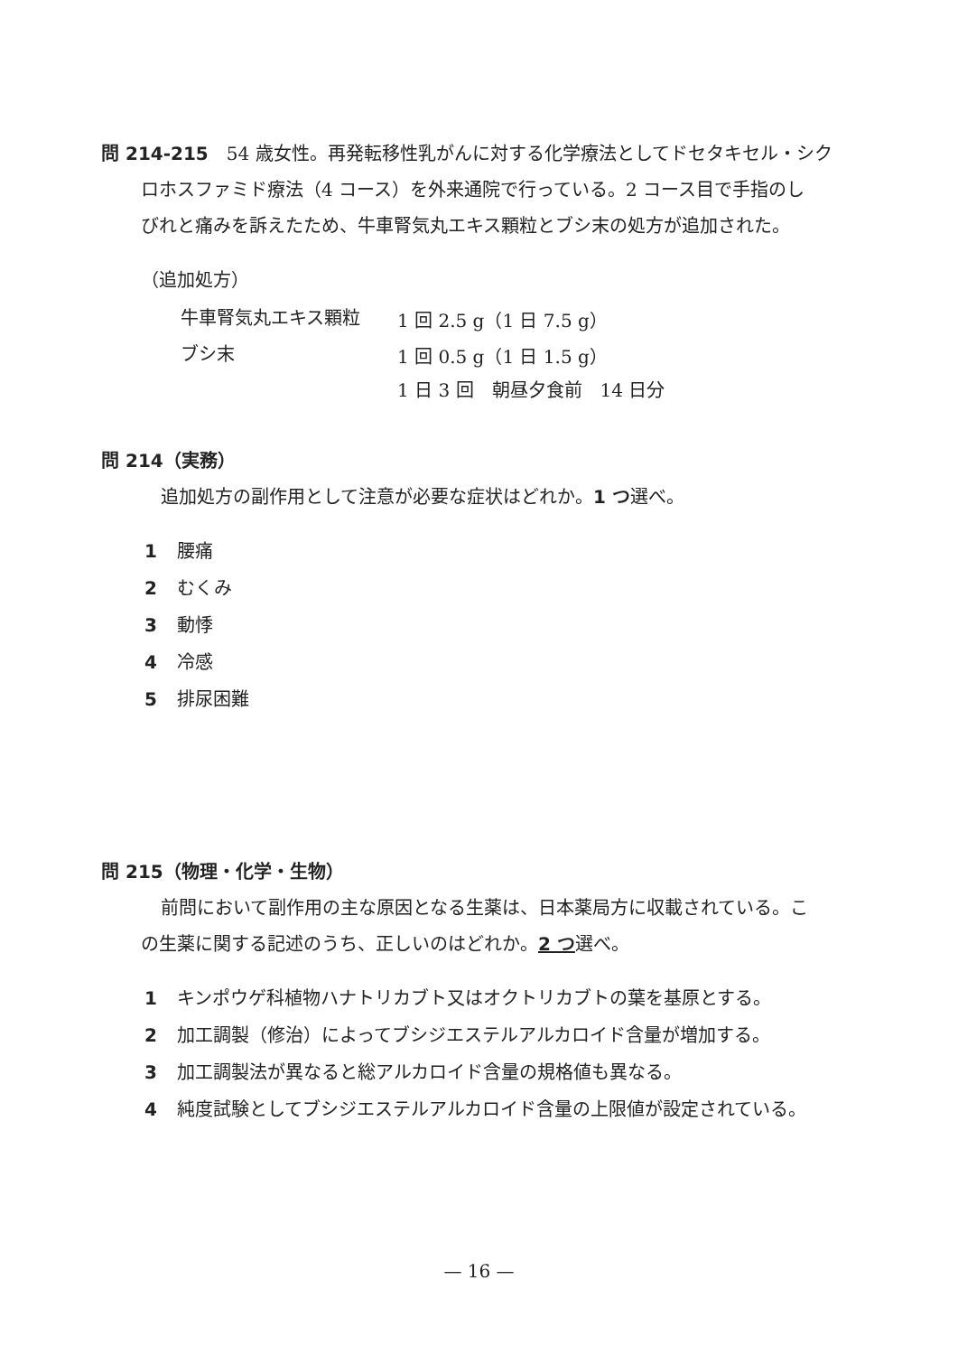問 214-215　54 歳女性。再発転移性乳がんに対する化学療法としてドセタキセル・シク
ロホスファミド療法（4 コース）を外来通院で行っている。2 コース目で手指のし
びれと痛みを訴えたため、牛車腎気丸エキス顆粒とブシ末の処方が追加された。
（追加処方）
| 牛車腎気丸エキス顆粒 | 1 回 2.5 g（1 日 7.5 g） |
| ブシ末 | 1 回 0.5 g（1 日 1.5 g） |
| | 1 日 3 回 朝昼夕食前 14 日分 |
問 214（実務）
追加処方の副作用として注意が必要な症状はどれか。1 つ選べ。
1 腰痛
2 むくみ
3 動悸
4 冷感
5 排尿困難
問 215（物理・化学・生物）
前問において副作用の主な原因となる生薬は、日本薬局方に収載されている。こ
の生薬に関する記述のうち、正しいのはどれか。2 つ選べ。
1 キンポウゲ科植物ハナトリカブト又はオクトリカブトの葉を基原とする。
2 加工調製（修治）によってブシジエステルアルカロイド含量が増加する。
3 加工調製法が異なると総アルカロイド含量の規格値も異なる。
4 純度試験としてブシジエステルアルカロイド含量の上限値が設定されている。
— 16 —